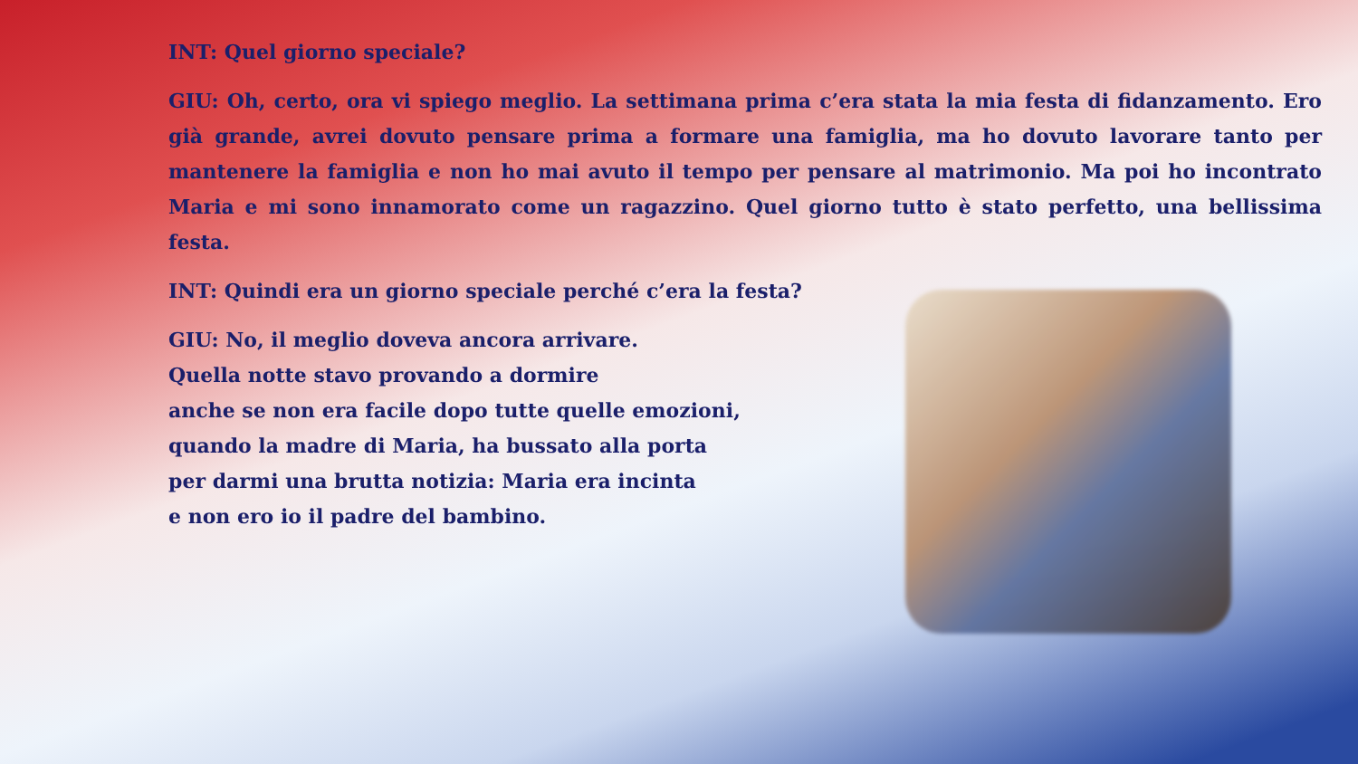INT: Quel giorno speciale?
GIU: Oh, certo, ora vi spiego meglio. La settimana prima c’era stata la mia festa di fidanzamento. Ero già grande, avrei dovuto pensare prima a formare una famiglia, ma ho dovuto lavorare tanto per mantenere la famiglia e non ho mai avuto il tempo per pensare al matrimonio. Ma poi ho incontrato Maria e mi sono innamorato come un ragazzino. Quel giorno tutto è stato perfetto, una bellissima festa.
INT: Quindi era un giorno speciale perché c’era la festa?
GIU: No, il meglio doveva ancora arrivare.
Quella notte stavo provando a dormire
anche se non era facile dopo tutte quelle emozioni,
quando la madre di Maria, ha bussato alla porta
per darmi una brutta notizia: Maria era incinta
e non ero io il padre del bambino.